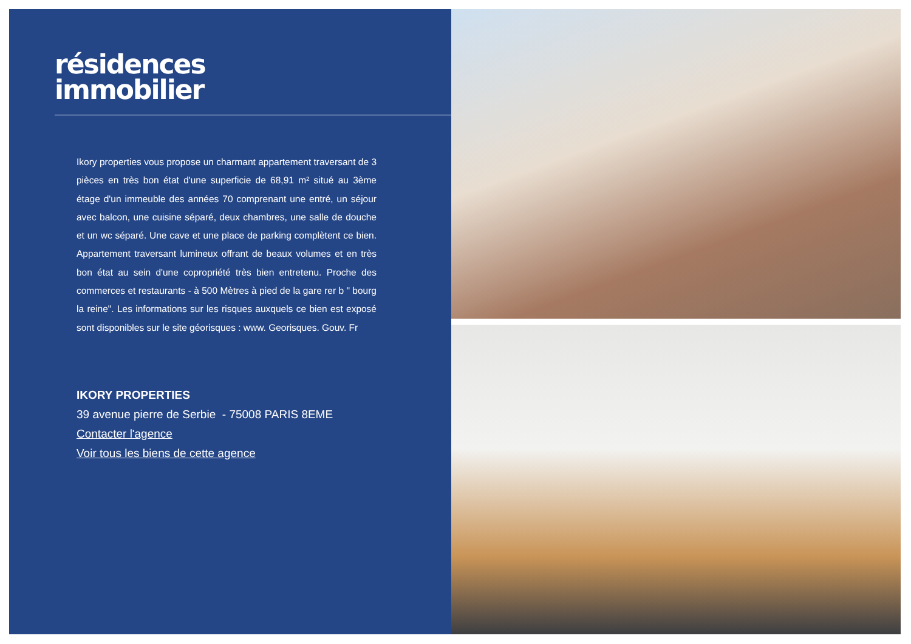résidences
immobilier
Ikory properties vous propose un charmant appartement traversant de 3 pièces en très bon état d'une superficie de 68,91 m² situé au 3ème étage d'un immeuble des années 70 comprenant une entré, un séjour avec balcon, une cuisine séparé, deux chambres, une salle de douche et un wc séparé. Une cave et une place de parking complètent ce bien. Appartement traversant lumineux offrant de beaux volumes et en très bon état au sein d'une copropriété très bien entretenu. Proche des commerces et restaurants - à 500 Mètres à pied de la gare rer b " bourg la reine". Les informations sur les risques auxquels ce bien est exposé sont disponibles sur le site géorisques : www. Georisques. Gouv. Fr
IKORY PROPERTIES
39 avenue pierre de Serbie - 75008 PARIS 8EME
Contacter l'agence
Voir tous les biens de cette agence